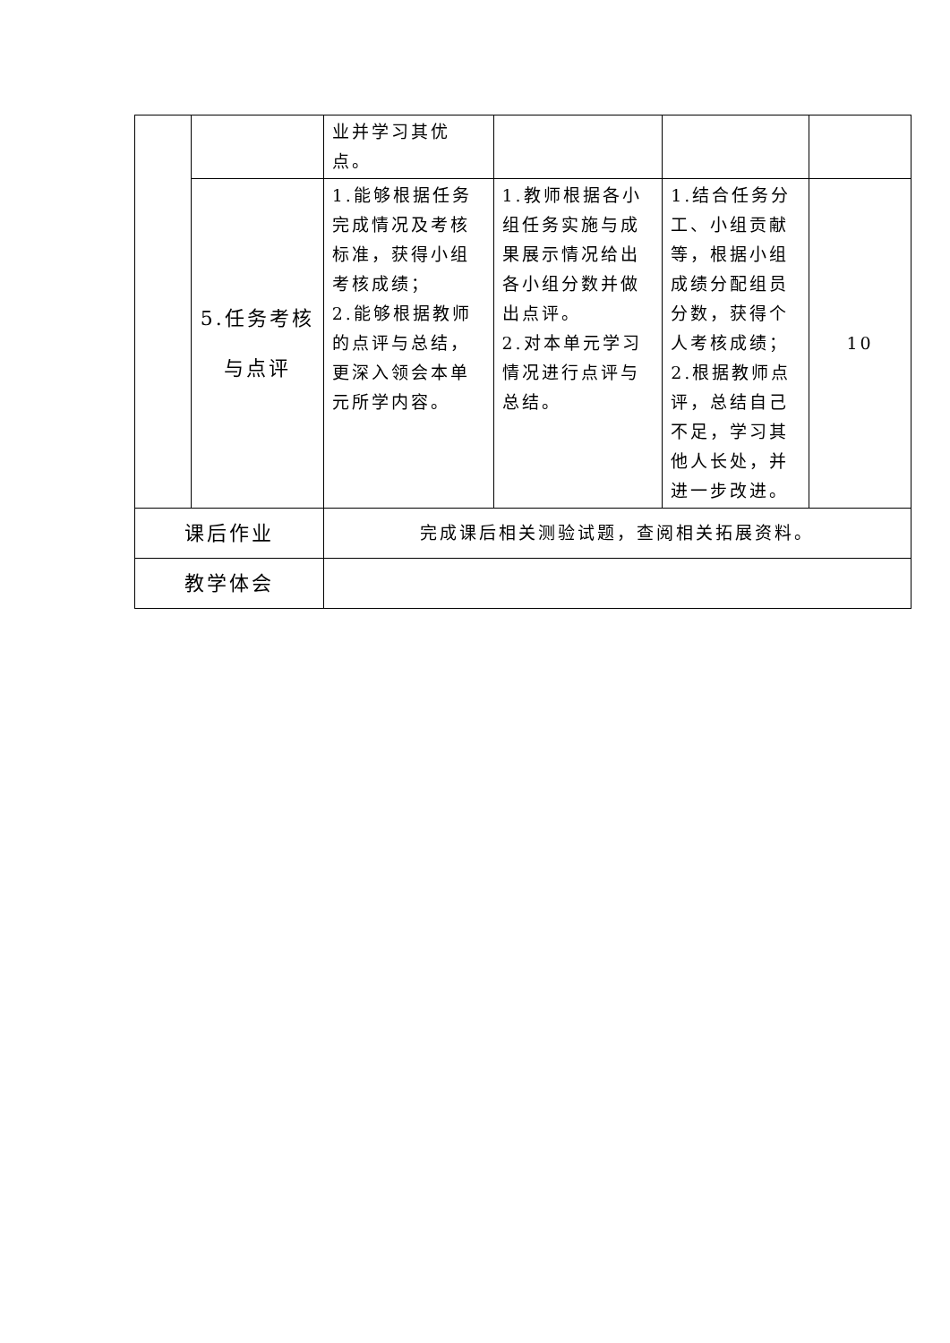| | | 业并学习其优点。 | | | |
| | 5.任务考核与点评 | 1.能够根据任务完成情况及考核标准，获得小组考核成绩； 2.能够根据教师的点评与总结，更深入领会本单元所学内容。 | 1.教师根据各小组任务实施与成果展示情况给出各小组分数并做出点评。 2.对本单元学习情况进行点评与总结。 | 1.结合任务分工、小组贡献等，根据小组成绩分配组员分数，获得个人考核成绩； 2.根据教师点评，总结自己不足，学习其他人长处，并进一步改进。 | 10 |
| 课后作业 | | 完成课后相关测验试题，查阅相关拓展资料。 | | | |
| 教学体会 | | | | | |